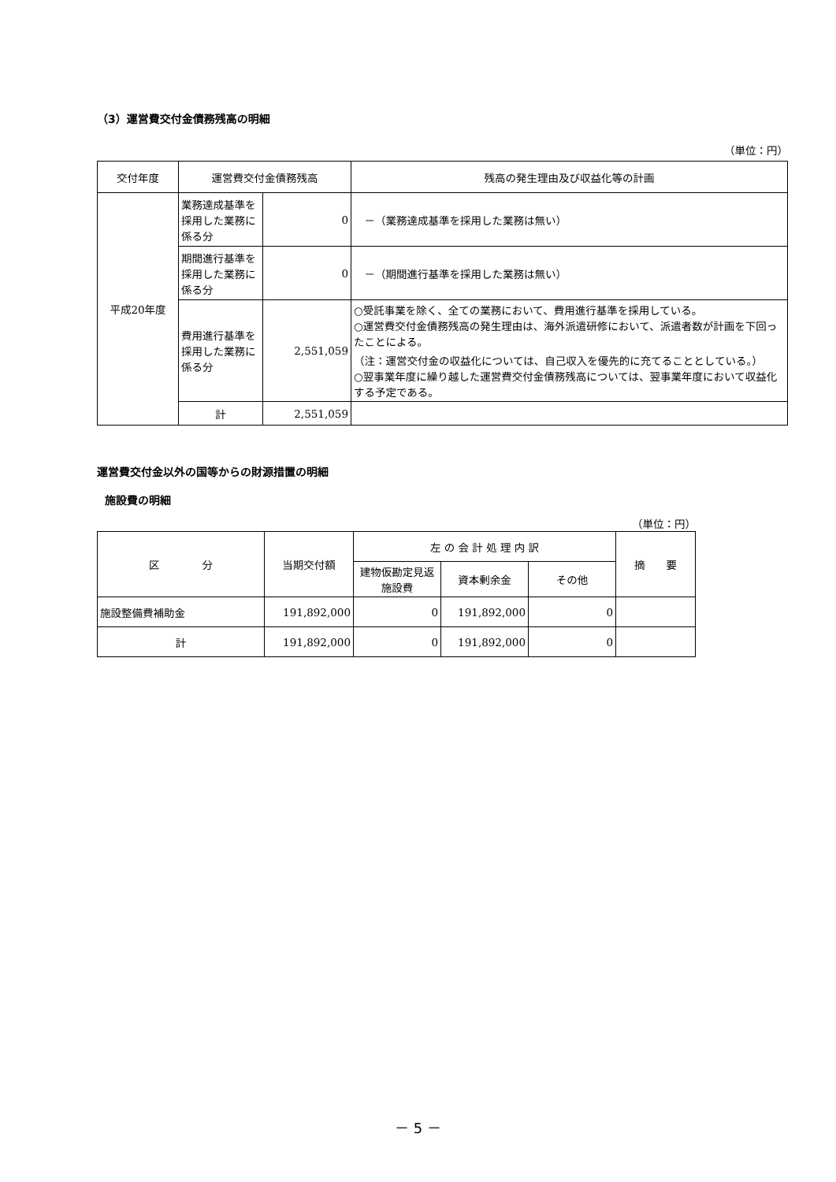（3）運営費交付金債務残高の明細
（単位：円）
| 交付年度 | 運営費交付金債務残高 | | 残高の発生理由及び収益化等の計画 |
| --- | --- | --- | --- |
| 平成20年度 | 業務達成基準を採用した業務に係る分 | 0 | －（業務達成基準を採用した業務は無い） |
| | 期間進行基準を採用した業務に係る分 | 0 | －（期間進行基準を採用した業務は無い） |
| | 費用進行基準を採用した業務に係る分 | 2,551,059 | ○受託事業を除く、全ての業務において、費用進行基準を採用している。 ○運営費交付金債務残高の発生理由は、海外派遣研修において、派遣者数が計画を下回ったことによる。 （注：運営交付金の収益化については、自己収入を優先的に充てることとしている。） ○翌事業年度に繰り越した運営費交付金債務残高については、翌事業年度において収益化する予定である。 |
| | 計 | 2,551,059 | |
運営費交付金以外の国等からの財源措置の明細
施設費の明細
（単位：円）
| 区 分 | 当期交付額 | 左 の 会 計 処 理 内 訳 | | | 摘 要 |
| --- | --- | --- | --- | --- | --- |
| | | 建物仮勘定見返施設費 | 資本剰余金 | その他 | |
| 施設整備費補助金 | 191,892,000 | 0 | 191,892,000 | 0 | |
| 計 | 191,892,000 | 0 | 191,892,000 | 0 | |
－ 5 －